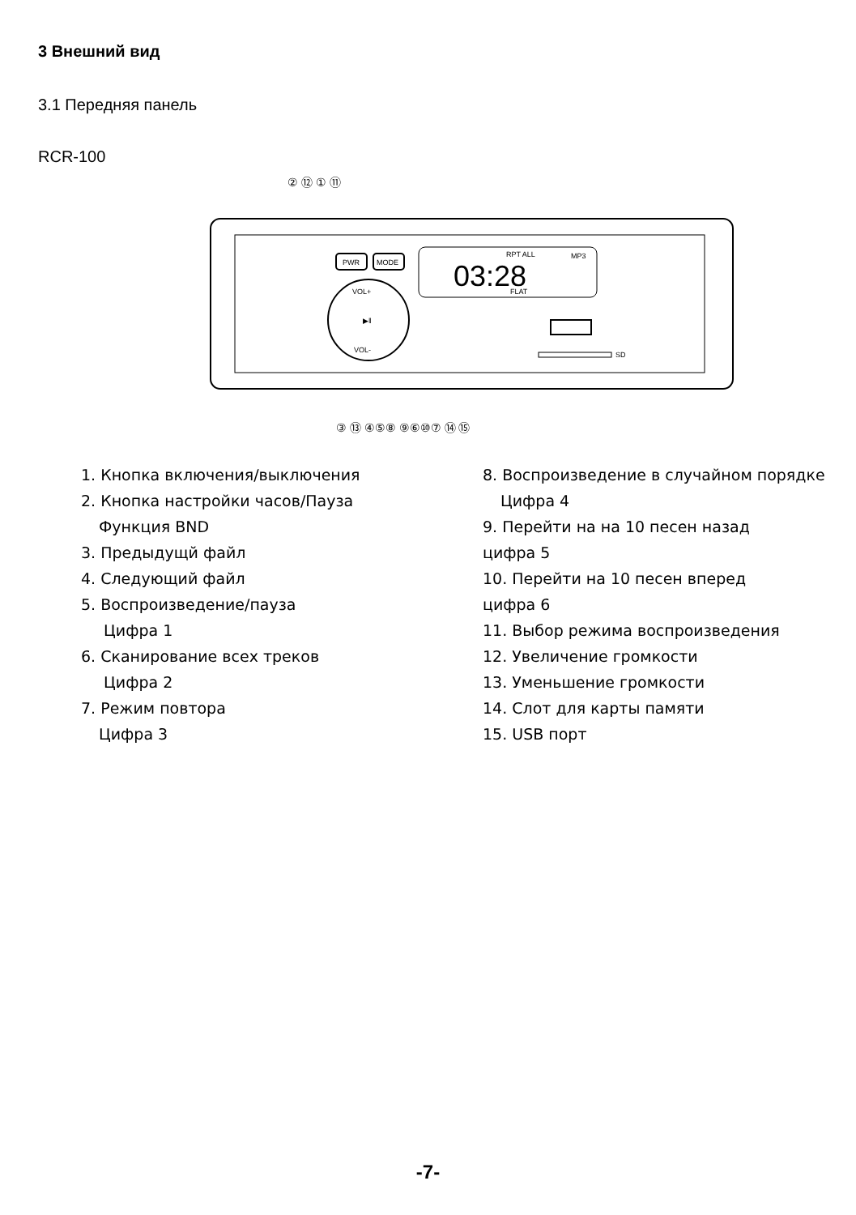3 Внешний вид
3.1 Передняя панель
RCR-100
PWR
MODE
03:28
MP3
RPT ALL
FLAT
VOL+
VOL-
▶‖
SD
② ⑫ ① ⑪
③ ⑬ ④⑤⑧ ⑨⑥⑩⑦ ⑭ ⑮
1. Кнопка включения/выключения
2. Кнопка настройки часов/Пауза
Функция BND
3. Предыдущй файл
4. Следующий файл
5. Воспроизведение/пауза
Цифра 1
6. Сканирование всех треков
Цифра 2
7. Режим повтора
Цифра 3
8. Воспроизведение в случайном порядке
Цифра 4
9. Перейти на на 10 песен назад
цифра 5
10. Перейти на 10 песен вперед
цифра 6
11. Выбор режима воспроизведения
12. Увеличение громкости
13. Уменьшение громкости
14. Слот для карты памяти
15. USB порт
-7-